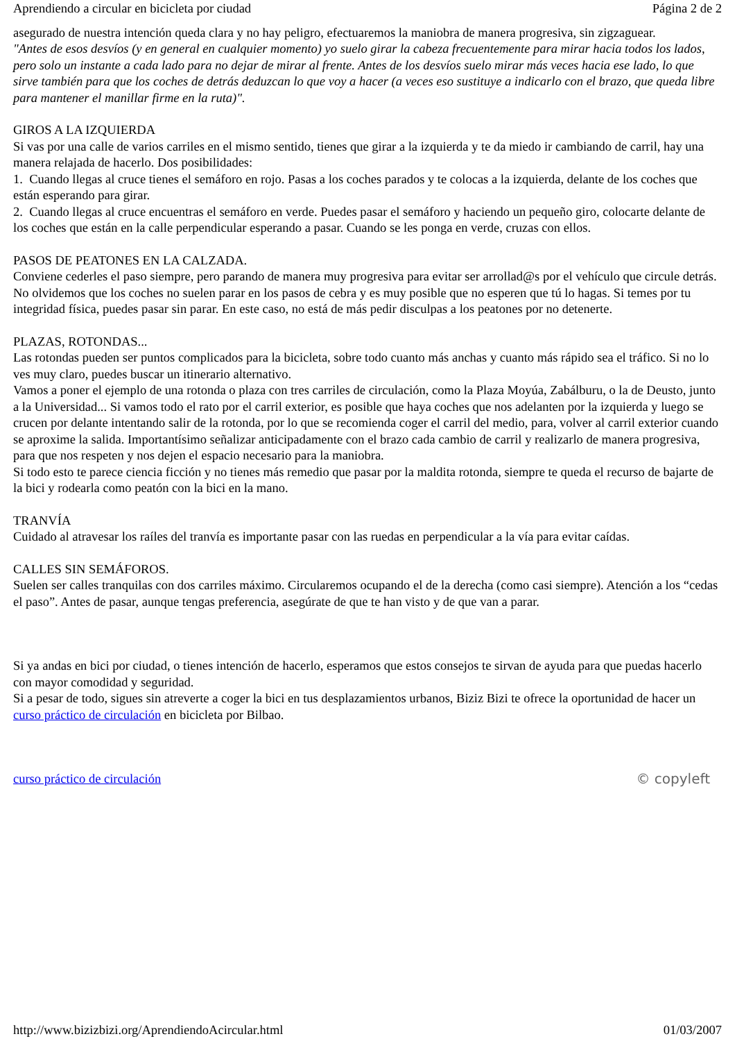Aprendiendo a circular en bicicleta por ciudad Página 2 de 2
asegurado de nuestra intención queda clara y no hay peligro, efectuaremos la maniobra de manera progresiva, sin zigzaguear.
"Antes de esos desvíos (y en general en cualquier momento) yo suelo girar la cabeza frecuentemente para mirar hacia todos los lados, pero solo un instante a cada lado para no dejar de mirar al frente. Antes de los desvíos suelo mirar más veces hacia ese lado, lo que sirve también para que los coches de detrás deduzcan lo que voy a hacer (a veces eso sustituye a indicarlo con el brazo, que queda libre para mantener el manillar firme en la ruta)".
GIROS A LA IZQUIERDA
Si vas por una calle de varios carriles en el mismo sentido, tienes que girar a la izquierda y te da miedo ir cambiando de carril, hay una manera relajada de hacerlo. Dos posibilidades:
1. Cuando llegas al cruce tienes el semáforo en rojo. Pasas a los coches parados y te colocas a la izquierda, delante de los coches que están esperando para girar.
2. Cuando llegas al cruce encuentras el semáforo en verde. Puedes pasar el semáforo y haciendo un pequeño giro, colocarte delante de los coches que están en la calle perpendicular esperando a pasar. Cuando se les ponga en verde, cruzas con ellos.
PASOS DE PEATONES EN LA CALZADA.
Conviene cederles el paso siempre, pero parando de manera muy progresiva para evitar ser arrollad@s por el vehículo que circule detrás. No olvidemos que los coches no suelen parar en los pasos de cebra y es muy posible que no esperen que tú lo hagas. Si temes por tu integridad física, puedes pasar sin parar. En este caso, no está de más pedir disculpas a los peatones por no detenerte.
PLAZAS, ROTONDAS...
Las rotondas pueden ser puntos complicados para la bicicleta, sobre todo cuanto más anchas y cuanto más rápido sea el tráfico. Si no lo ves muy claro, puedes buscar un itinerario alternativo.
Vamos a poner el ejemplo de una rotonda o plaza con tres carriles de circulación, como la Plaza Moyúa, Zabálburu, o la de Deusto, junto a la Universidad... Si vamos todo el rato por el carril exterior, es posible que haya coches que nos adelanten por la izquierda y luego se crucen por delante intentando salir de la rotonda, por lo que se recomienda coger el carril del medio, para, volver al carril exterior cuando se aproxime la salida. Importantísimo señalizar anticipadamente con el brazo cada cambio de carril y realizarlo de manera progresiva, para que nos respeten y nos dejen el espacio necesario para la maniobra.
Si todo esto te parece ciencia ficción y no tienes más remedio que pasar por la maldita rotonda, siempre te queda el recurso de bajarte de la bici y rodearla como peatón con la bici en la mano.
TRANVÍA
Cuidado al atravesar los raíles del tranvía es importante pasar con las ruedas en perpendicular a la vía para evitar caídas.
CALLES SIN SEMÁFOROS.
Suelen ser calles tranquilas con dos carriles máximo. Circularemos ocupando el de la derecha (como casi siempre). Atención a los “cedas el paso”. Antes de pasar, aunque tengas preferencia, asegúrate de que te han visto y de que van a parar.
Si ya andas en bici por ciudad, o tienes intención de hacerlo, esperamos que estos consejos te sirvan de ayuda para que puedas hacerlo con mayor comodidad y seguridad.
Si a pesar de todo, sigues sin atreverte a coger la bici en tus desplazamientos urbanos, Biziz Bizi te ofrece la oportunidad de hacer un curso práctico de circulación en bicicleta por Bilbao.
curso práctico de circulación © copyleft
http://www.bizizbizi.org/AprendiendoAcircular.html 01/03/2007